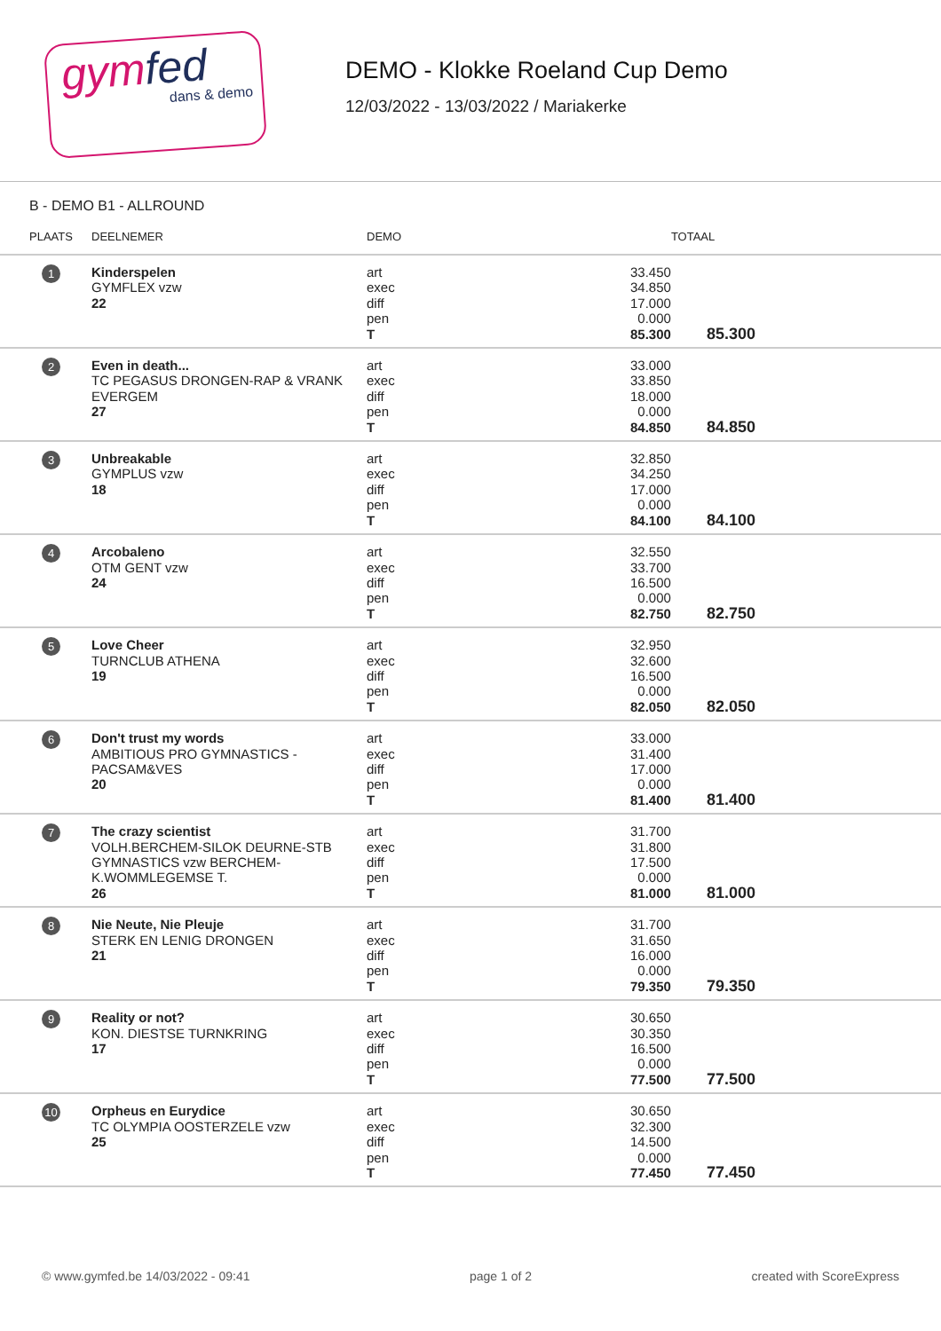gymfed
dans & demo
DEMO - Klokke Roeland Cup Demo
12/03/2022 - 13/03/2022 / Mariakerke
B - DEMO B1 - ALLROUND
| PLAATS | DEELNEMER | DEMO | | TOTAAL |
| --- | --- | --- | --- | --- |
| 1 | Kinderspelen GYMFLEX vzw 22 | art exec diff pen T | 33.450 34.850 17.000 0.000 85.300 | 85.300 |
| 2 | Even in death... TC PEGASUS DRONGEN-RAP & VRANK EVERGEM 27 | art exec diff pen T | 33.000 33.850 18.000 0.000 84.850 | 84.850 |
| 3 | Unbreakable GYMPLUS vzw 18 | art exec diff pen T | 32.850 34.250 17.000 0.000 84.100 | 84.100 |
| 4 | Arcobaleno OTM GENT vzw 24 | art exec diff pen T | 32.550 33.700 16.500 0.000 82.750 | 82.750 |
| 5 | Love Cheer TURNCLUB ATHENA 19 | art exec diff pen T | 32.950 32.600 16.500 0.000 82.050 | 82.050 |
| 6 | Don't trust my words AMBITIOUS PRO GYMNASTICS - PACSAM&VES 20 | art exec diff pen T | 33.000 31.400 17.000 0.000 81.400 | 81.400 |
| 7 | The crazy scientist VOLH.BERCHEM-SILOK DEURNE-STB GYMNASTICS vzw BERCHEM-K.WOMMLEGEMSE T. 26 | art exec diff pen T | 31.700 31.800 17.500 0.000 81.000 | 81.000 |
| 8 | Nie Neute, Nie Pleuje STERK EN LENIG DRONGEN 21 | art exec diff pen T | 31.700 31.650 16.000 0.000 79.350 | 79.350 |
| 9 | Reality or not? KON. DIESTSE TURNKRING 17 | art exec diff pen T | 30.650 30.350 16.500 0.000 77.500 | 77.500 |
| 10 | Orpheus en Eurydice TC OLYMPIA OOSTERZELE vzw 25 | art exec diff pen T | 30.650 32.300 14.500 0.000 77.450 | 77.450 |
© www.gymfed.be 14/03/2022 - 09:41 page 1 of 2 created with ScoreExpress